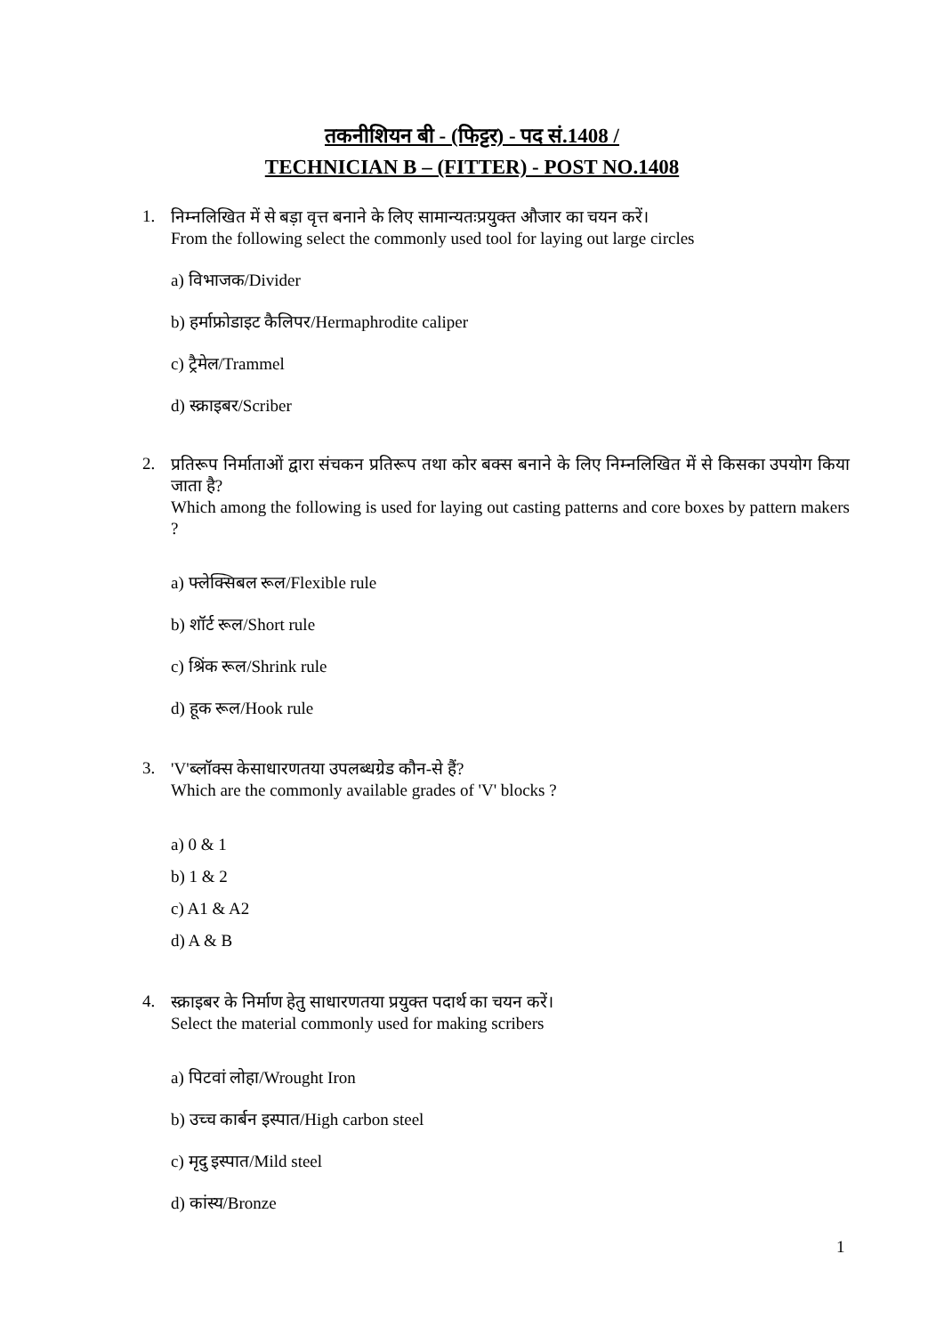तकनीशियन बी - (फिट्टर) - पद सं.1408 /
TECHNICIAN B – (FITTER) - POST NO.1408
1.
निम्नलिखित में से बड़ा वृत्त बनाने के लिए सामान्यतःप्रयुक्त औजार का चयन करें।
From the following select the commonly used tool for laying out large circles
a) विभाजक/Divider
b) हर्माफ्रोडाइट कैलिपर/Hermaphrodite caliper
c) ट्रैमेल/Trammel
d) स्क्राइबर/Scriber
2.
प्रतिरूप निर्माताओं द्वारा संचकन प्रतिरूप तथा कोर बक्स बनाने के लिए निम्नलिखित में से किसका उपयोग किया जाता है?
Which among the following is used for laying out casting patterns and core boxes by pattern makers ?
a) फ्लेक्सिबल रूल/Flexible rule
b) शॉर्ट रूल/Short rule
c) श्रिंक रूल/Shrink rule
d) हूक रूल/Hook rule
3.
'V'ब्लॉक्स केसाधारणतया उपलब्धग्रेड कौन-से हैं?
Which are the commonly available grades of 'V' blocks ?
a) 0 & 1
b) 1 & 2
c) A1 & A2
d) A & B
4.
स्क्राइबर के निर्माण हेतु साधारणतया प्रयुक्त पदार्थ का चयन करें।
Select the material commonly used for making scribers
a) पिटवां लोहा/Wrought Iron
b) उच्च कार्बन इस्पात/High carbon steel
c) मृदु इस्पात/Mild steel
d) कांस्य/Bronze
1